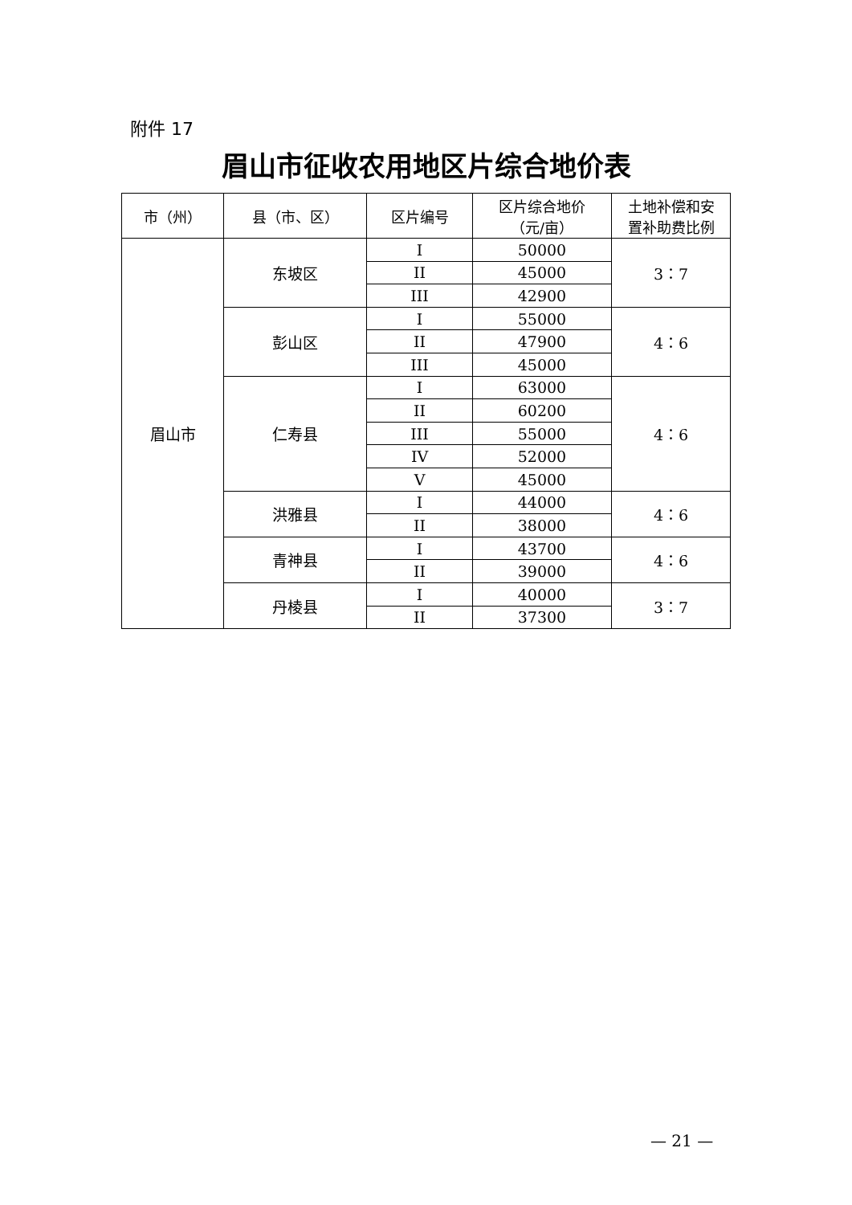附件 17
眉山市征收农用地区片综合地价表
| 市（州） | 县（市、区） | 区片编号 | 区片综合地价 （元/亩） | 土地补偿和安 置补助费比例 |
| --- | --- | --- | --- | --- |
| 眉山市 | 东坡区 | I | 50000 | 3：7 |
| | | II | 45000 | |
| | | III | 42900 | |
| | 彭山区 | I | 55000 | 4：6 |
| | | II | 47900 | |
| | | III | 45000 | |
| | 仁寿县 | I | 63000 | 4：6 |
| | | II | 60200 | |
| | | III | 55000 | |
| | | IV | 52000 | |
| | | V | 45000 | |
| | 洪雅县 | I | 44000 | 4：6 |
| | | II | 38000 | |
| | 青神县 | I | 43700 | 4：6 |
| | | II | 39000 | |
| | 丹棱县 | I | 40000 | 3：7 |
| | | II | 37300 | |
— 21 —